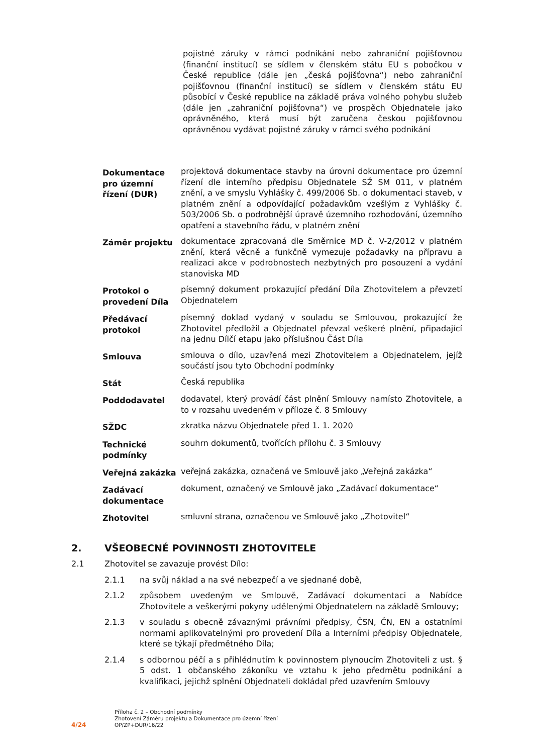pojistné záruky v rámci podnikání nebo zahraniční pojišťovnou (finanční institucí) se sídlem v členském státu EU s pobočkou v České republice (dále jen „česká pojišťovna“) nebo zahraniční pojišťovnou (finanční institucí) se sídlem v členském státu EU působící v České republice na základě práva volného pohybu služeb (dále jen „zahraniční pojišťovna“) ve prospěch Objednatele jako oprávněného, která musí být zaručena českou pojišťovnou oprávněnou vydávat pojistné záruky v rámci svého podnikání
| Dokumentace pro územní řízení (DUR) | projektová dokumentace stavby na úrovni dokumentace pro územní řízení dle interního předpisu Objednatele SŽ SM 011, v platném znění, a ve smyslu Vyhlášky č. 499/2006 Sb. o dokumentaci staveb, v platném znění a odpovídající požadavkům vzešlým z Vyhlášky č. 503/2006 Sb. o podrobnější úpravě územního rozhodování, územního opatření a stavebního řádu, v platném znění |
| Záměr projektu | dokumentace zpracovaná dle Směrnice MD č. V-2/2012 v platném znění, která věcně a funkčně vymezuje požadavky na přípravu a realizaci akce v podrobnostech nezbytných pro posouzení a vydání stanoviska MD |
| Protokol o provedení Díla | písemný dokument prokazující předání Díla Zhotovitelem a převzetí Objednatelem |
| Předávací protokol | písemný doklad vydaný v souladu se Smlouvou, prokazující že Zhotovitel předložil a Objednatel převzal veškeré plnění, připadající na jednu Dílčí etapu jako příslušnou Část Díla |
| Smlouva | smlouva o dílo, uzavřená mezi Zhotovitelem a Objednatelem, jejíž součástí jsou tyto Obchodní podmínky |
| Stát | Česká republika |
| Poddodavatel | dodavatel, který provádí část plnění Smlouvy namísto Zhotovitele, a to v rozsahu uvedeném v příloze č. 8 Smlouvy |
| SŽDC | zkratka názvu Objednatele před 1. 1. 2020 |
| Technické podmínky | souhrn dokumentů, tvořících přílohu č. 3 Smlouvy |
| Veřejná zakázka | veřejná zakázka, označená ve Smlouvě jako „Veřejná zakázka“ |
| Zadávací dokumentace | dokument, označený ve Smlouvě jako „Zadávací dokumentace“ |
| Zhotovitel | smluvní strana, označenou ve Smlouvě jako „Zhotovitel“ |
2. VŠEOBECNÉ POVINNOSTI ZHOTOVITELE
2.1 Zhotovitel se zavazuje provést Dílo:
2.1.1 na svůj náklad a na své nebezpečí a ve sjednané době,
2.1.2 způsobem uvedeným ve Smlouvě, Zadávací dokumentaci a Nabídce Zhotovitele a veškerými pokyny udělenými Objednatelem na základě Smlouvy;
2.1.3 v souladu s obecně závaznými právními předpisy, ČSN, ČN, EN a ostatními normami aplikovatelnými pro provedení Díla a Interními předpisy Objednatele, které se týkají předmětného Díla;
2.1.4 s odbornou péčí a s přihlédnutím k povinnostem plynoucím Zhotoviteli z ust. § 5 odst. 1 občanského zákoníku ve vztahu k jeho předmětu podnikání a kvalifikaci, jejichž splnění Objednateli dokládal před uzavřením Smlouvy
4/24
Příloha č. 2 – Obchodní podmínky
Zhotovení Záměru projektu a Dokumentace pro územní řízení
OP/ZP+DUR/16/22